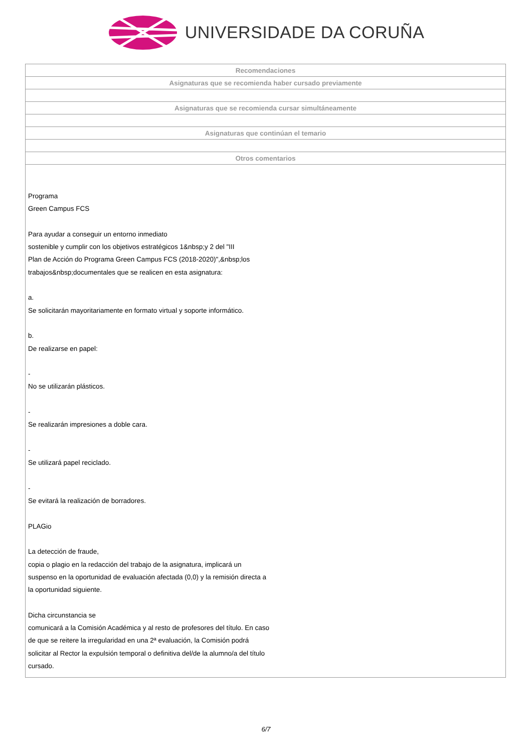UNIVERSIDADE DA CORUÑA
| Recomendaciones |
| --- |
| Asignaturas que se recomienda haber cursado previamente |
| Asignaturas que se recomienda cursar simultáneamente |
| Asignaturas que continúan el temario |
| Otros comentarios |
| Programa Green Campus FCS Para ayudar a conseguir un entorno inmediato sostenible y cumplir con los objetivos estratégicos 1&nbsp;y 2 del "III Plan de Acción do Programa Green Campus FCS (2018-2020)",&nbsp;los trabajos&nbsp;documentales que se realicen en esta asignatura: a. Se solicitarán mayoritariamente en formato virtual y soporte informático. b. De realizarse en papel: - No se utilizarán plásticos. - Se realizarán impresiones a doble cara. - Se utilizará papel reciclado. - Se evitará la realización de borradores. PLAGio La detección de fraude, copia o plagio en la redacción del trabajo de la asignatura, implicará un suspenso en la oportunidad de evaluación afectada (0,0) y la remisión directa a la oportunidad siguiente. Dicha circunstancia se comunicará a la Comisión Académica y al resto de profesores del título. En caso de que se reitere la irregularidad en una 2ª evaluación, la Comisión podrá solicitar al Rector la expulsión temporal o definitiva del/de la alumno/a del título cursado. |
6/7